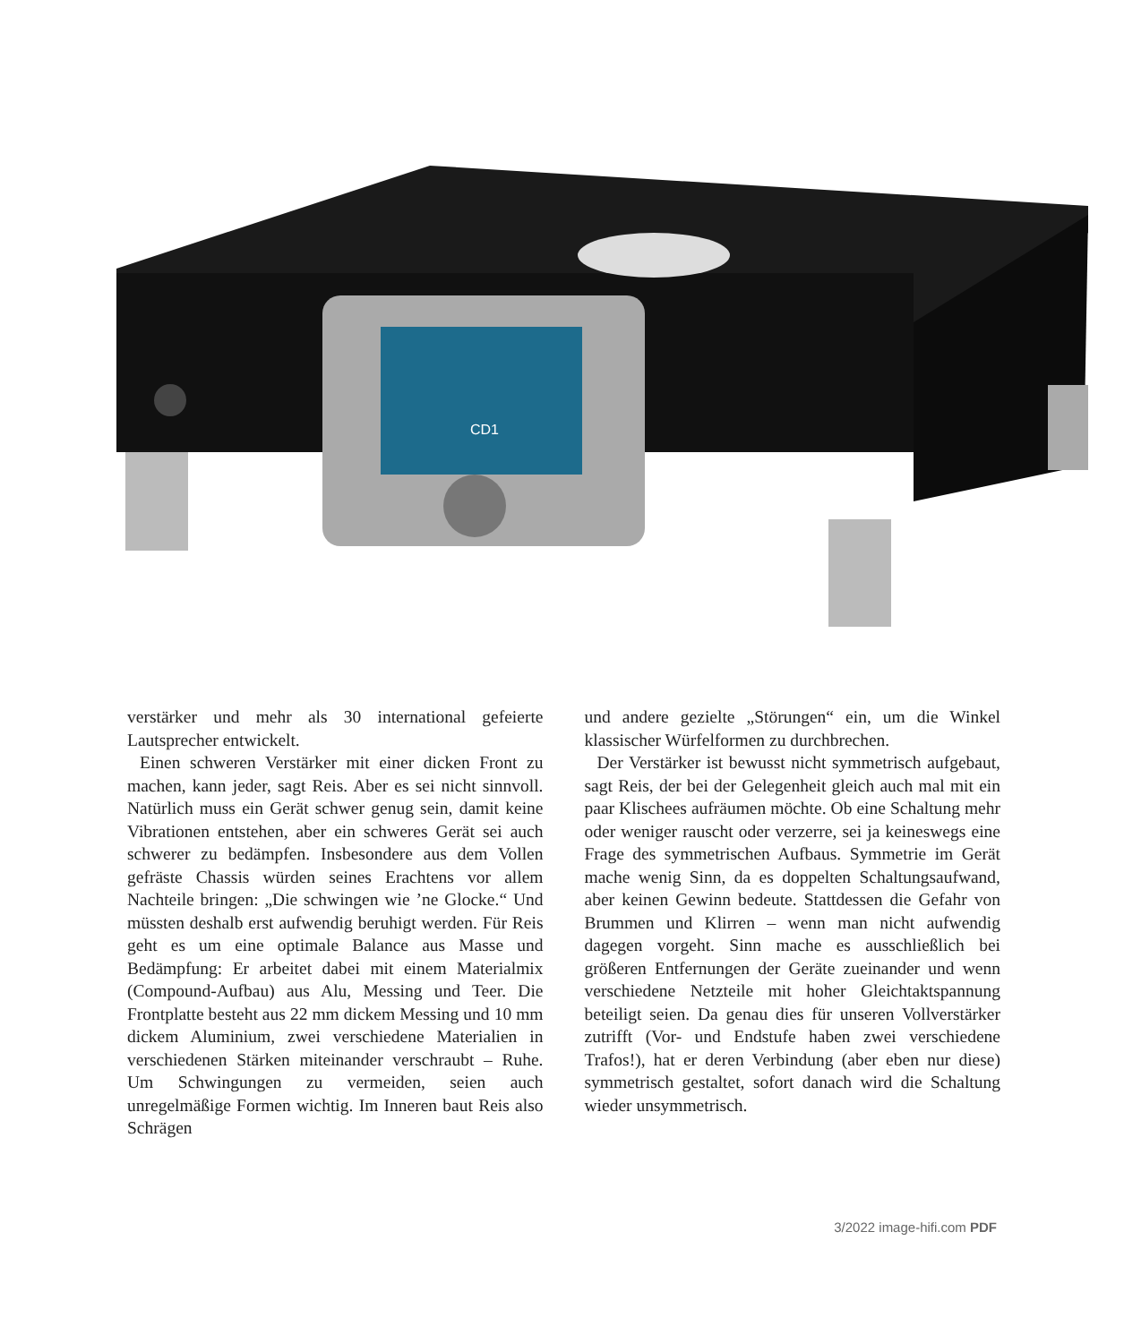CD1
verstärker und mehr als 30 international gefeierte Lautsprecher entwickelt.
Einen schweren Verstärker mit einer dicken Front zu machen, kann jeder, sagt Reis. Aber es sei nicht sinnvoll. Natürlich muss ein Gerät schwer genug sein, damit keine Vibrationen entstehen, aber ein schweres Gerät sei auch schwerer zu bedämpfen. Insbesondere aus dem Vollen gefräste Chassis würden seines Erachtens vor allem Nachteile bringen: „Die schwingen wie ’ne Glocke.“ Und müssten deshalb erst aufwendig beruhigt werden. Für Reis geht es um eine optimale Balance aus Masse und Bedämpfung: Er arbeitet dabei mit einem Materialmix (Compound-Aufbau) aus Alu, Messing und Teer. Die Frontplatte besteht aus 22 mm dickem Messing und 10 mm dickem Aluminium, zwei verschiedene Materialien in verschiedenen Stärken miteinander verschraubt – Ruhe. Um Schwingungen zu vermeiden, seien auch unregelmäßige Formen wichtig. Im Inneren baut Reis also Schrägen
und andere gezielte „Störungen“ ein, um die Winkel klassischer Würfelformen zu durchbrechen.
Der Verstärker ist bewusst nicht symmetrisch aufgebaut, sagt Reis, der bei der Gelegenheit gleich auch mal mit ein paar Klischees aufräumen möchte. Ob eine Schaltung mehr oder weniger rauscht oder verzerre, sei ja keineswegs eine Frage des symmetrischen Aufbaus. Symmetrie im Gerät mache wenig Sinn, da es doppelten Schaltungsaufwand, aber keinen Gewinn bedeute. Stattdessen die Gefahr von Brummen und Klirren – wenn man nicht aufwendig dagegen vorgeht. Sinn mache es ausschließlich bei größeren Entfernungen der Geräte zueinander und wenn verschiedene Netzteile mit hoher Gleichtaktspannung beteiligt seien. Da genau dies für unseren Vollverstärker zutrifft (Vor- und Endstufe haben zwei verschiedene Trafos!), hat er deren Verbindung (aber eben nur diese) symmetrisch gestaltet, sofort danach wird die Schaltung wieder unsymmetrisch.
3/2022 image-hifi.com PDF